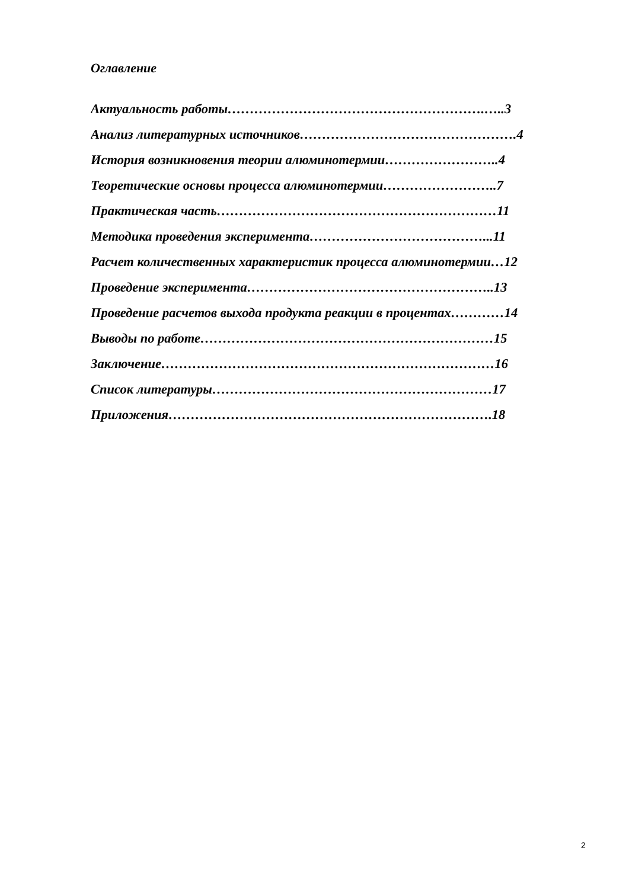Оглавление
Актуальность работы………………………………………………….…..3
Анализ литературных источников………………………………………….4
История возникновения теории алюминотермии……………………..4
Теоретические основы процесса алюминотермии……………………..7
Практическая часть………………………………………………………11
Методика проведения эксперимента…………………………………...11
Расчет количественных характеристик процесса алюминотермии…12
Проведение эксперимента………………………………………………..13
Проведение расчетов выхода продукта реакции в процентах…………14
Выводы по работе…………………………………………………………15
Заключение…………………………………………………………………16
Список литературы………………………………………………………17
Приложения……………………………………………………………….18
2